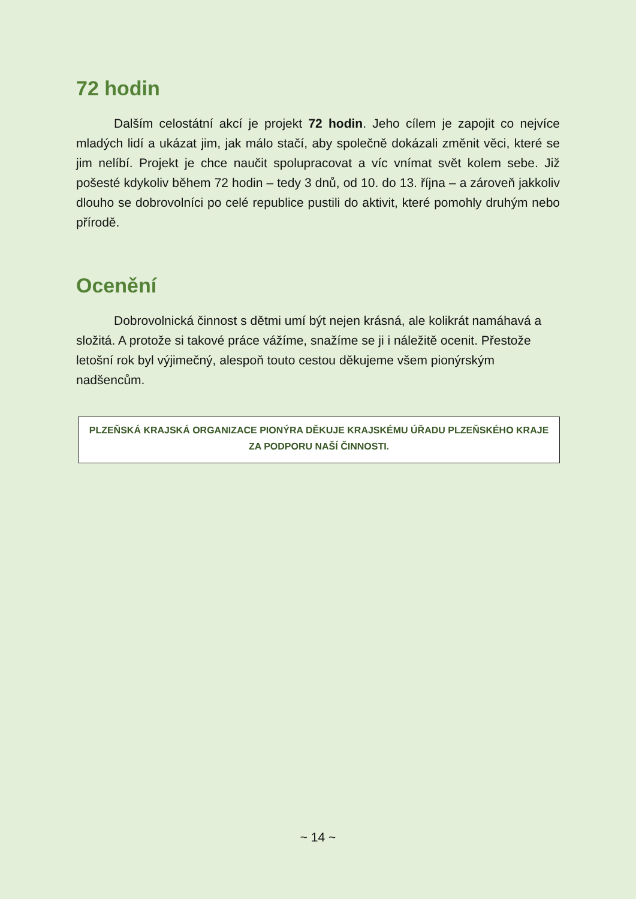72 hodin
Dalším celostátní akcí je projekt 72 hodin. Jeho cílem je zapojit co nejvíce mladých lidí a ukázat jim, jak málo stačí, aby společně dokázali změnit věci, které se jim nelíbí. Projekt je chce naučit spolupracovat a víc vnímat svět kolem sebe. Již pošesté kdykoliv během 72 hodin – tedy 3 dnů, od 10. do 13. října – a zároveň jakkoliv dlouho se dobrovolníci po celé republice pustili do aktivit, které pomohly druhým nebo přírodě.
Ocenění
Dobrovolnická činnost s dětmi umí být nejen krásná, ale kolikrát namáhavá a složitá. A protože si takové práce vážíme, snažíme se ji i náležitě ocenit. Přestože letošní rok byl výjimečný, alespoň touto cestou děkujeme všem pionýrským nadšencům.
PLZEŇSKÁ KRAJSKÁ ORGANIZACE PIONÝRA DĚKUJE KRAJSKÉMU ÚŘADU PLZEŇSKÉHO KRAJE
ZA PODPORU NAŠÍ ČINNOSTI.
~ 14 ~